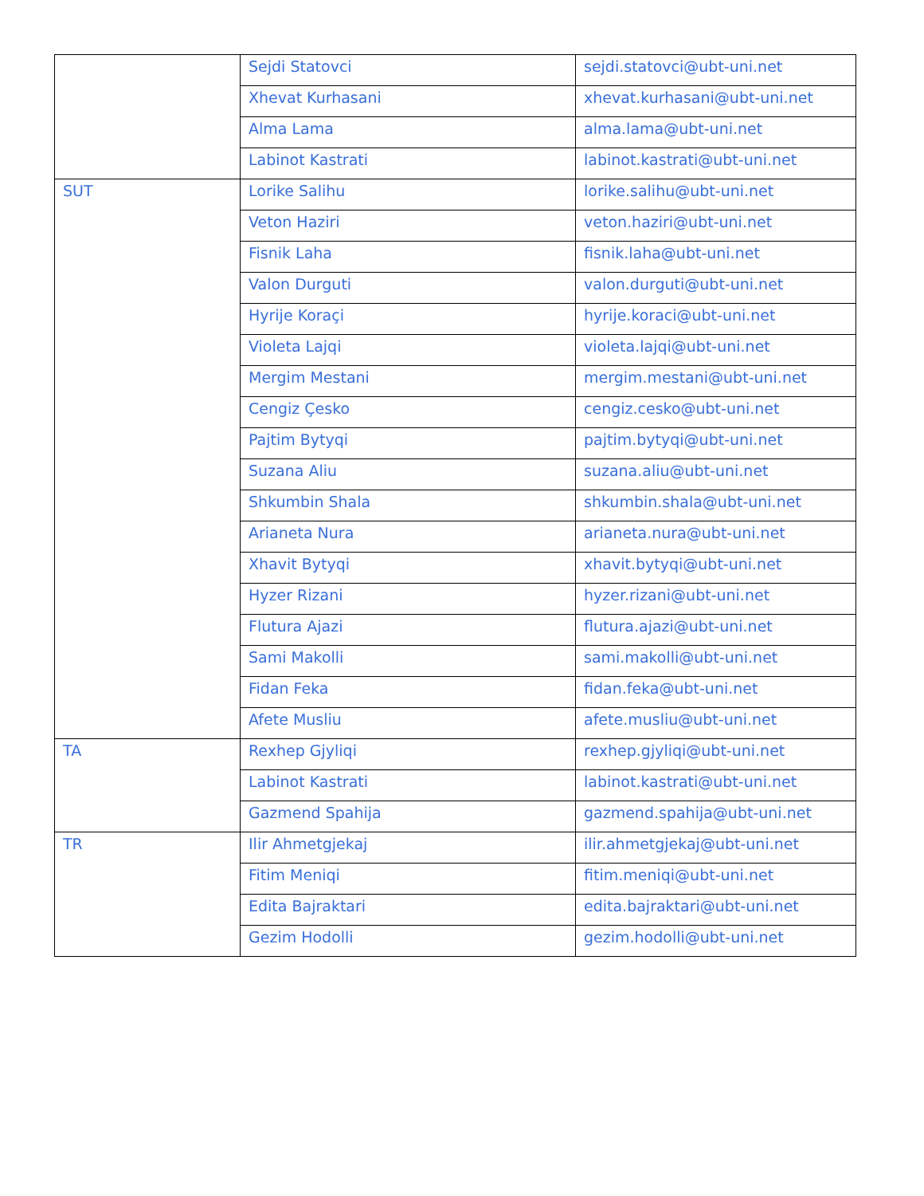| | Sejdi Statovci | sejdi.statovci@ubt-uni.net |
| | Xhevat Kurhasani | xhevat.kurhasani@ubt-uni.net |
| | Alma Lama | alma.lama@ubt-uni.net |
| | Labinot Kastrati | labinot.kastrati@ubt-uni.net |
| SUT | Lorike Salihu | lorike.salihu@ubt-uni.net |
| | Veton Haziri | veton.haziri@ubt-uni.net |
| | Fisnik Laha | fisnik.laha@ubt-uni.net |
| | Valon Durguti | valon.durguti@ubt-uni.net |
| | Hyrije Koraçi | hyrije.koraci@ubt-uni.net |
| | Violeta Lajqi | violeta.lajqi@ubt-uni.net |
| | Mergim Mestani | mergim.mestani@ubt-uni.net |
| | Cengiz Çesko | cengiz.cesko@ubt-uni.net |
| | Pajtim Bytyqi | pajtim.bytyqi@ubt-uni.net |
| | Suzana Aliu | suzana.aliu@ubt-uni.net |
| | Shkumbin Shala | shkumbin.shala@ubt-uni.net |
| | Arianeta Nura | arianeta.nura@ubt-uni.net |
| | Xhavit Bytyqi | xhavit.bytyqi@ubt-uni.net |
| | Hyzer Rizani | hyzer.rizani@ubt-uni.net |
| | Flutura Ajazi | flutura.ajazi@ubt-uni.net |
| | Sami Makolli | sami.makolli@ubt-uni.net |
| | Fidan Feka | fidan.feka@ubt-uni.net |
| | Afete Musliu | afete.musliu@ubt-uni.net |
| TA | Rexhep Gjyliqi | rexhep.gjyliqi@ubt-uni.net |
| | Labinot Kastrati | labinot.kastrati@ubt-uni.net |
| | Gazmend Spahija | gazmend.spahija@ubt-uni.net |
| TR | Ilir Ahmetgjekaj | ilir.ahmetgjekaj@ubt-uni.net |
| | Fitim Meniqi | fitim.meniqi@ubt-uni.net |
| | Edita Bajraktari | edita.bajraktari@ubt-uni.net |
| | Gezim Hodolli | gezim.hodolli@ubt-uni.net |